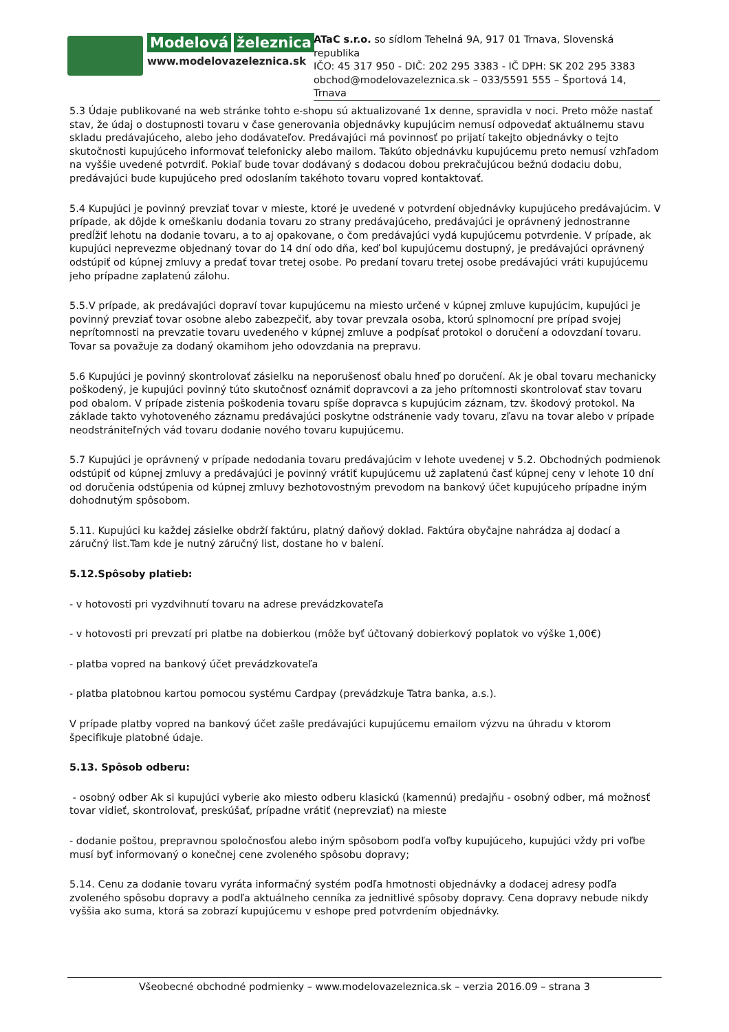Modelová železnica
www.modelovazeleznica.sk
ATaC s.r.o. so sídlom Tehelná 9A, 917 01 Trnava, Slovenská republika
IČO: 45 317 950 - DIČ: 202 295 3383 - IČ DPH: SK 202 295 3383
obchod@modelovazeleznica.sk – 033/5591 555 – Športová 14, Trnava
5.3 Údaje publikované na web stránke tohto e-shopu sú aktualizované 1x denne, spravidla v noci. Preto môže nastať stav, že údaj o dostupnosti tovaru v čase generovania objednávky kupujúcim nemusí odpovedať aktuálnemu stavu skladu predávajúceho, alebo jeho dodávateľov. Predávajúci má povinnosť po prijatí takejto objednávky o tejto skutočnosti kupujúceho informovať telefonicky alebo mailom. Takúto objednávku kupujúcemu preto nemusí vzhľadom na vyššie uvedené potvrdiť. Pokiaľ bude tovar dodávaný s dodacou dobou prekračujúcou bežnú dodaciu dobu, predávajúci bude kupujúceho pred odoslaním takéhoto tovaru vopred kontaktovať.
5.4 Kupujúci je povinný prevziať tovar v mieste, ktoré je uvedené v potvrdení objednávky kupujúceho predávajúcim. V prípade, ak dôjde k omeškaniu dodania tovaru zo strany predávajúceho, predávajúci je oprávnený jednostranne predĺžiť lehotu na dodanie tovaru, a to aj opakovane, o čom predávajúci vydá kupujúcemu potvrdenie. V prípade, ak kupujúci neprevezme objednaný tovar do 14 dní odo dňa, keď bol kupujúcemu dostupný, je predávajúci oprávnený odstúpiť od kúpnej zmluvy a predať tovar tretej osobe. Po predaní tovaru tretej osobe predávajúci vráti kupujúcemu jeho prípadne zaplatenú zálohu.
5.5.V prípade, ak predávajúci dopraví tovar kupujúcemu na miesto určené v kúpnej zmluve kupujúcim, kupujúci je povinný prevziať tovar osobne alebo zabezpečiť, aby tovar prevzala osoba, ktorú splnomocní pre prípad svojej neprítomnosti na prevzatie tovaru uvedeného v kúpnej zmluve a podpísať protokol o doručení a odovzdaní tovaru. Tovar sa považuje za dodaný okamihom jeho odovzdania na prepravu.
5.6 Kupujúci je povinný skontrolovať zásielku na neporušenosť obalu hneď po doručení. Ak je obal tovaru mechanicky poškodený, je kupujúci povinný túto skutočnosť oznámiť dopravcovi a za jeho prítomnosti skontrolovať stav tovaru pod obalom. V prípade zistenia poškodenia tovaru spíše dopravca s kupujúcim záznam, tzv. škodový protokol. Na základe takto vyhotoveného záznamu predávajúci poskytne odstránenie vady tovaru, zľavu na tovar alebo v prípade neodstrániteľných vád tovaru dodanie nového tovaru kupujúcemu.
5.7 Kupujúci je oprávnený v prípade nedodania tovaru predávajúcim v lehote uvedenej v 5.2. Obchodných podmienok odstúpiť od kúpnej zmluvy a predávajúci je povinný vrátiť kupujúcemu už zaplatenú časť kúpnej ceny v lehote 10 dní od doručenia odstúpenia od kúpnej zmluvy bezhotovostným prevodom na bankový účet kupujúceho prípadne iným dohodnutým spôsobom.
5.11. Kupujúci ku každej zásielke obdrží faktúru, platný daňový doklad. Faktúra obyčajne nahrádza aj dodací a záručný list.Tam kde je nutný záručný list, dostane ho v balení.
5.12.Spôsoby platieb:
- v hotovosti pri vyzdvihnutí tovaru na adrese prevádzkovateľa
- v hotovosti pri prevzatí pri platbe na dobierkou (môže byť účtovaný dobierkový poplatok vo výške 1,00€)
- platba vopred na bankový účet prevádzkovateľa
- platba platobnou kartou pomocou systému Cardpay (prevádzkuje Tatra banka, a.s.).
V prípade platby vopred na bankový účet zašle predávajúci kupujúcemu emailom výzvu na úhradu v ktorom špecifikuje platobné údaje.
5.13. Spôsob odberu:
- osobný odber Ak si kupujúci vyberie ako miesto odberu klasickú (kamennú) predajňu - osobný odber, má možnosť tovar vidieť, skontrolovať, preskúšať, prípadne vrátiť (neprevziať) na mieste
- dodanie poštou, prepravnou spoločnosťou alebo iným spôsobom podľa voľby kupujúceho, kupujúci vždy pri voľbe musí byť informovaný o konečnej cene zvoleného spôsobu dopravy;
5.14. Cenu za dodanie tovaru vyráta informačný systém podľa hmotnosti objednávky a dodacej adresy podľa zvoleného spôsobu dopravy a podľa aktuálneho cenníka za jednitlivé spôsoby dopravy. Cena dopravy nebude nikdy vyššia ako suma, ktorá sa zobrazí kupujúcemu v eshope pred potvrdením objednávky.
Všeobecné obchodné podmienky – www.modelovazeleznica.sk – verzia 2016.09 – strana 3